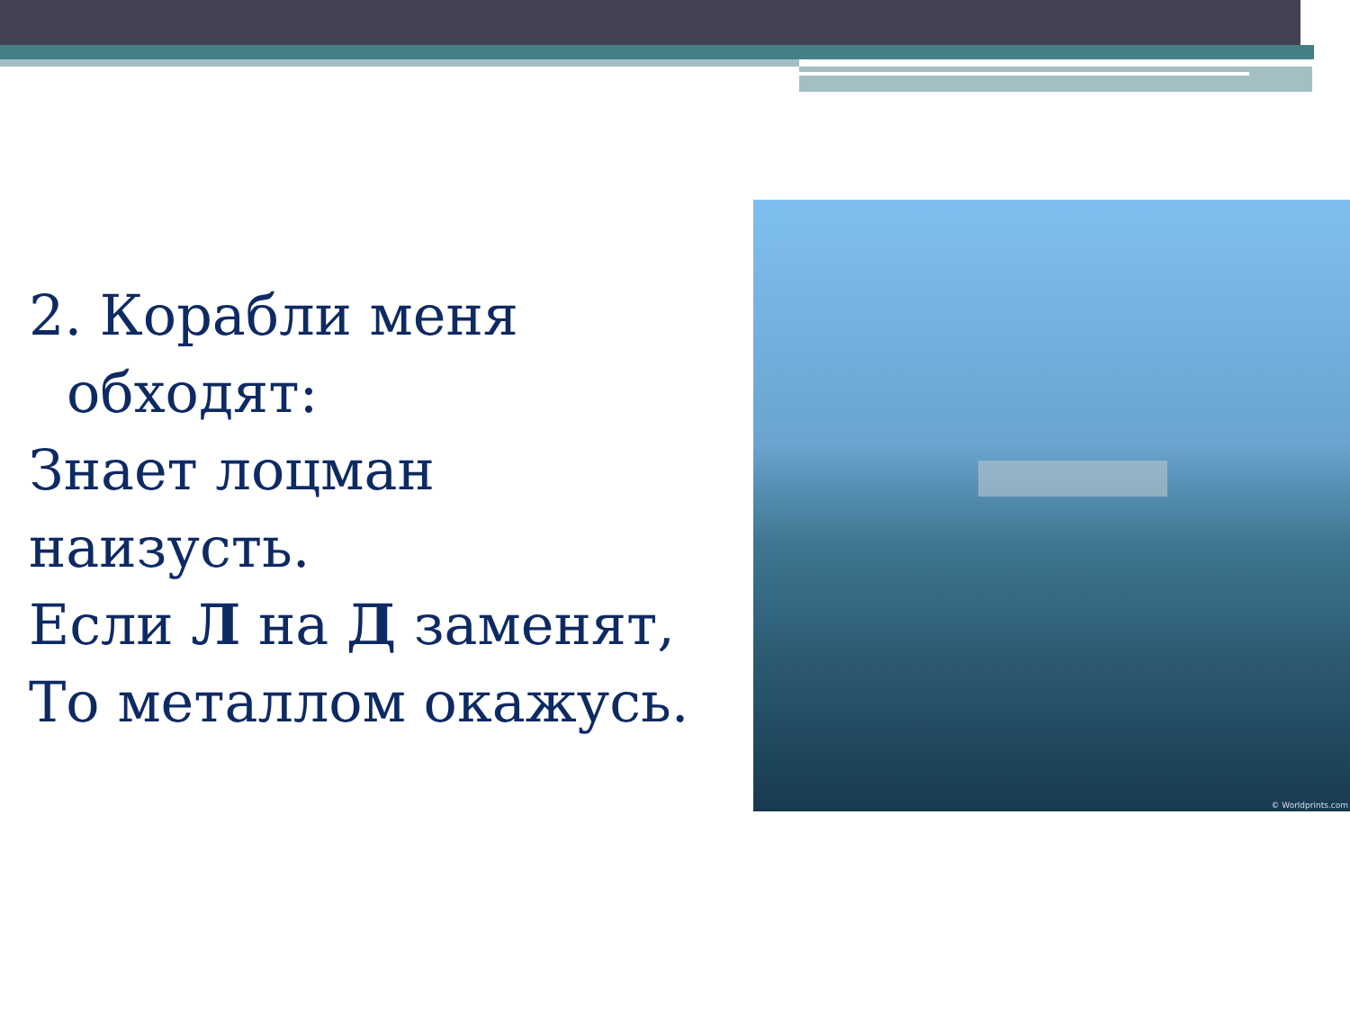2. Корабли меня
обходят:
Знает лоцман наизусть.
Если Л на Д заменят,
То металлом окажусь.
© Worldprints.com